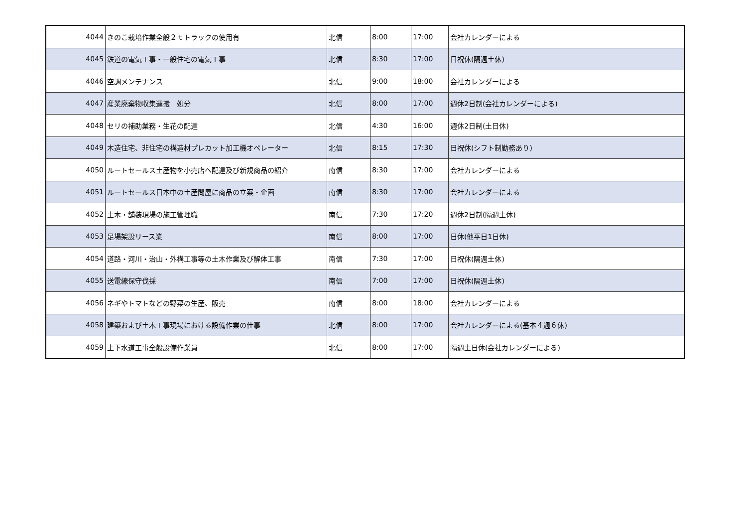| 4044 | きのこ栽培作業全般２ｔトラックの使用有 | 北信 | 8:00 | 17:00 | 会社カレンダーによる |
| 4045 | 鉄道の電気工事・一般住宅の電気工事 | 北信 | 8:30 | 17:00 | 日祝休(隔週土休) |
| 4046 | 空調メンテナンス | 北信 | 9:00 | 18:00 | 会社カレンダーによる |
| 4047 | 産業廃棄物収集運搬 処分 | 北信 | 8:00 | 17:00 | 週休2日制(会社カレンダーによる) |
| 4048 | セリの補助業務・生花の配達 | 北信 | 4:30 | 16:00 | 週休2日制(土日休) |
| 4049 | 木造住宅、非住宅の構造材プレカット加工機オペレーター | 北信 | 8:15 | 17:30 | 日祝休(シフト制勤務あり) |
| 4050 | ルートセールス土産物を小売店へ配達及び新規商品の紹介 | 南信 | 8:30 | 17:00 | 会社カレンダーによる |
| 4051 | ルートセールス日本中の土産問屋に商品の立案・企画 | 南信 | 8:30 | 17:00 | 会社カレンダーによる |
| 4052 | 土木・舗装現場の施工管理職 | 南信 | 7:30 | 17:20 | 週休2日制(隔週土休) |
| 4053 | 足場架設リース業 | 南信 | 8:00 | 17:00 | 日休(他平日1日休) |
| 4054 | 道路・河川・治山・外構工事等の土木作業及び解体工事 | 南信 | 7:30 | 17:00 | 日祝休(隔週土休) |
| 4055 | 送電線保守伐採 | 南信 | 7:00 | 17:00 | 日祝休(隔週土休) |
| 4056 | ネギやトマトなどの野菜の生産、販売 | 南信 | 8:00 | 18:00 | 会社カレンダーによる |
| 4058 | 建築および土木工事現場における設備作業の仕事 | 北信 | 8:00 | 17:00 | 会社カレンダーによる(基本４週６休) |
| 4059 | 上下水道工事全般設備作業員 | 北信 | 8:00 | 17:00 | 隔週土日休(会社カレンダーによる) |